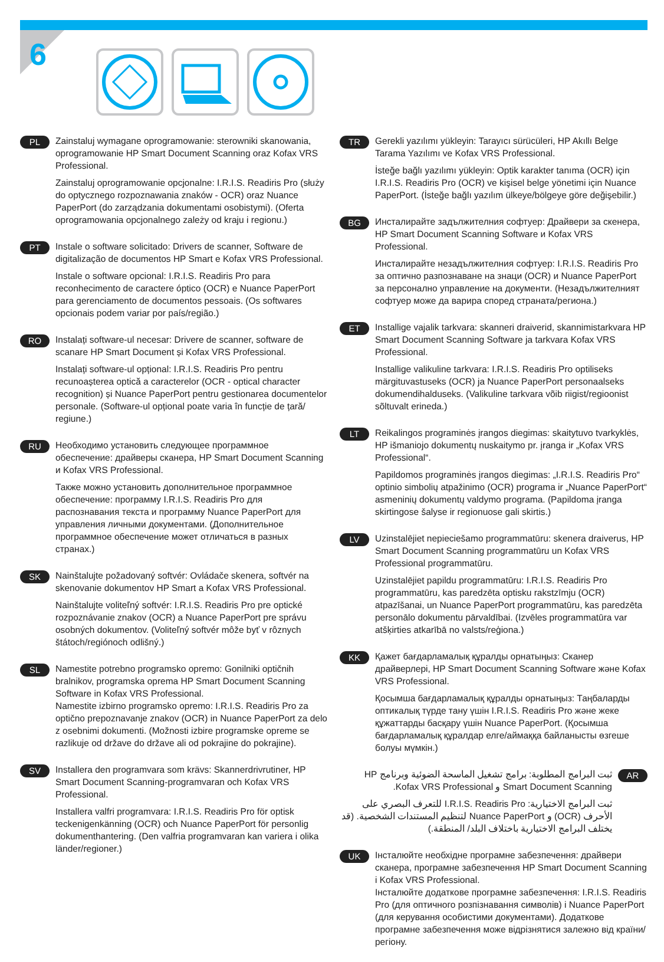6
PL
Zainstaluj wymagane oprogramowanie: sterowniki skanowania, oprogramowanie HP Smart Document Scanning oraz Kofax VRS Professional.
Zainstaluj oprogramowanie opcjonalne: I.R.I.S. Readiris Pro (służy do optycznego rozpoznawania znaków - OCR) oraz Nuance PaperPort (do zarządzania dokumentami osobistymi). (Oferta oprogramowania opcjonalnego zależy od kraju i regionu.)
PT
Instale o software solicitado: Drivers de scanner, Software de digitalização de documentos HP Smart e Kofax VRS Professional.
Instale o software opcional: I.R.I.S. Readiris Pro para reconhecimento de caractere óptico (OCR) e Nuance PaperPort para gerenciamento de documentos pessoais. (Os softwares opcionais podem variar por país/região.)
RO
Instalați software-ul necesar: Drivere de scanner, software de scanare HP Smart Document și Kofax VRS Professional.
Instalați software-ul opțional: I.R.I.S. Readiris Pro pentru recunoașterea optică a caracterelor (OCR - optical character recognition) și Nuance PaperPort pentru gestionarea documentelor personale. (Software-ul opțional poate varia în funcție de țară/ regiune.)
RU
Необходимо установить следующее программное обеспечение: драйверы сканера, HP Smart Document Scanning и Kofax VRS Professional.
Также можно установить дополнительное программное обеспечение: программу I.R.I.S. Readiris Pro для распознавания текста и программу Nuance PaperPort для управления личными документами. (Дополнительное программное обеспечение может отличаться в разных странах.)
SK
Nainštalujte požadovaný softvér: Ovládače skenera, softvér na skenovanie dokumentov HP Smart a Kofax VRS Professional.
Nainštalujte voliteľný softvér: I.R.I.S. Readiris Pro pre optické rozpoznávanie znakov (OCR) a Nuance PaperPort pre správu osobných dokumentov. (Voliteľný softvér môže byť v rôznych štátoch/regiónoch odlišný.)
SL
Namestite potrebno programsko opremo: Gonilniki optičnih bralnikov, programska oprema HP Smart Document Scanning Software in Kofax VRS Professional.
Namestite izbirno programsko opremo: I.R.I.S. Readiris Pro za optično prepoznavanje znakov (OCR) in Nuance PaperPort za delo z osebnimi dokumenti. (Možnosti izbire programske opreme se razlikuje od države do države ali od pokrajine do pokrajine).
SV
Installera den programvara som krävs: Skannerdrivrutiner, HP Smart Document Scanning-programvaran och Kofax VRS Professional.
Installera valfri programvara: I.R.I.S. Readiris Pro för optisk teckenigenkänning (OCR) och Nuance PaperPort för personlig dokumenthantering. (Den valfria programvaran kan variera i olika länder/regioner.)
TR
Gerekli yazılımı yükleyin: Tarayıcı sürücüleri, HP Akıllı Belge Tarama Yazılımı ve Kofax VRS Professional.
İsteğe bağlı yazılımı yükleyin: Optik karakter tanıma (OCR) için I.R.I.S. Readiris Pro (OCR) ve kişisel belge yönetimi için Nuance PaperPort. (İsteğe bağlı yazılım ülkeye/bölgeye göre değişebilir.)
BG
Инсталирайте задължителния софтуер: Драйвери за скенера, HP Smart Document Scanning Software и Kofax VRS Professional.
Инсталирайте незадължителния софтуер: I.R.I.S. Readiris Pro за оптично разпознаване на знаци (OCR) и Nuance PaperPort за персонално управление на документи. (Незадължителният софтуер може да варира според страната/региона.)
ET
Installige vajalik tarkvara: skanneri draiverid, skannimistarkvara HP Smart Document Scanning Software ja tarkvara Kofax VRS Professional.
Installige valikuline tarkvara: I.R.I.S. Readiris Pro optiliseks märgituvastuseks (OCR) ja Nuance PaperPort personaalseks dokumendihalduseks. (Valikuline tarkvara võib riigist/regioonist sõltuvalt erineda.)
LT
Reikalingos programinės įrangos diegimas: skaitytuvo tvarkyklės, HP išmaniojo dokumentų nuskaitymo pr. įranga ir „Kofax VRS Professional“.
Papildomos programinės įrangos diegimas: „I.R.I.S. Readiris Pro“ optinio simbolių atpažinimo (OCR) programa ir „Nuance PaperPort“ asmeninių dokumentų valdymo programa. (Papildoma įranga skirtingose šalyse ir regionuose gali skirtis.)
LV
Uzinstalējiet nepieciešamo programmatūru: skenera draiverus, HP Smart Document Scanning programmatūru un Kofax VRS Professional programmatūru.
Uzinstalējiet papildu programmatūru: I.R.I.S. Readiris Pro programmatūru, kas paredzēta optisku rakstzīmju (OCR) atpazīšanai, un Nuance PaperPort programmatūru, kas paredzēta personālo dokumentu pārvaldībai. (Izvēles programmatūra var atšķirties atkarībā no valsts/reģiona.)
KK
Қажет бағдарламалық құралды орнатыңыз: Сканер драйверлері, HP Smart Document Scanning Software және Kofax VRS Professional.
Қосымша бағдарламалық құралды орнатыңыз: Таңбаларды оптикалық түрде тану үшін I.R.I.S. Readiris Pro және жеке құжаттарды басқару үшін Nuance PaperPort. (Қосымша бағдарламалық құралдар елге/аймаққа байланысты өзгеше болуы мүмкін.)
AR
ثبت البرامج المطلوبة: برامج تشغيل الماسحة الضوئية وبرنامج HP Smart Document Scanning و Kofax VRS Professional.
ثبت البرامج الاختيارية: I.R.I.S. Readiris Pro للتعرف البصري على الأحرف (OCR) و Nuance PaperPort لتنظيم المستندات الشخصية. (قد يختلف البرامج الاختيارية باختلاف البلد/ المنطقة.)
UK
Інсталюйте необхідне програмне забезпечення: драйвери сканера, програмне забезпечення HP Smart Document Scanning і Kofax VRS Professional.
Інсталюйте додаткове програмне забезпечення: I.R.I.S. Readiris Pro (для оптичного розпізнавання символів) і Nuance PaperPort (для керування особистими документами). Додаткове програмне забезпечення може відрізнятися залежно від країни/регіону.